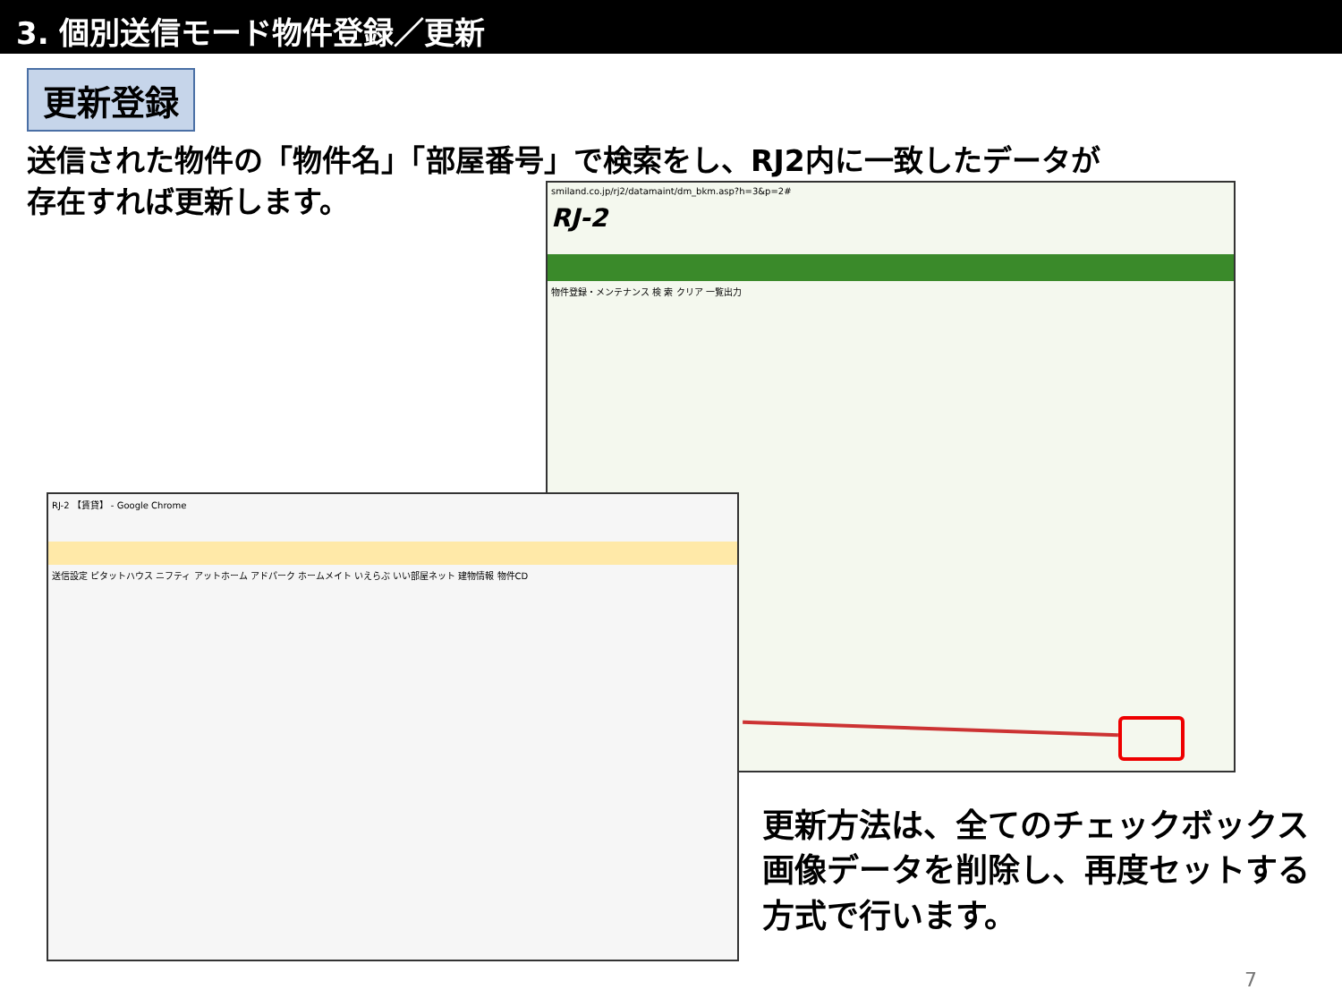3. 個別送信モード物件登録／更新
更新登録
送信された物件の「物件名」「部屋番号」で検索をし、RJ2内に一致したデータが
存在すれば更新します。
smiland.co.jp/rj2/datamaint/dm_bkm.asp?h=3&p=2#
RJ-2
物件登録・メンテナンス 検 索 クリア 一覧出力
RJ-2 【賃貸】 - Google Chrome
送信設定 ピタットハウス ニフティ アットホーム アドパーク ホームメイト いえらぶ いい部屋ネット 建物情報 物件CD
更新方法は、全てのチェックボックス
画像データを削除し、再度セットする
方式で行います。
7